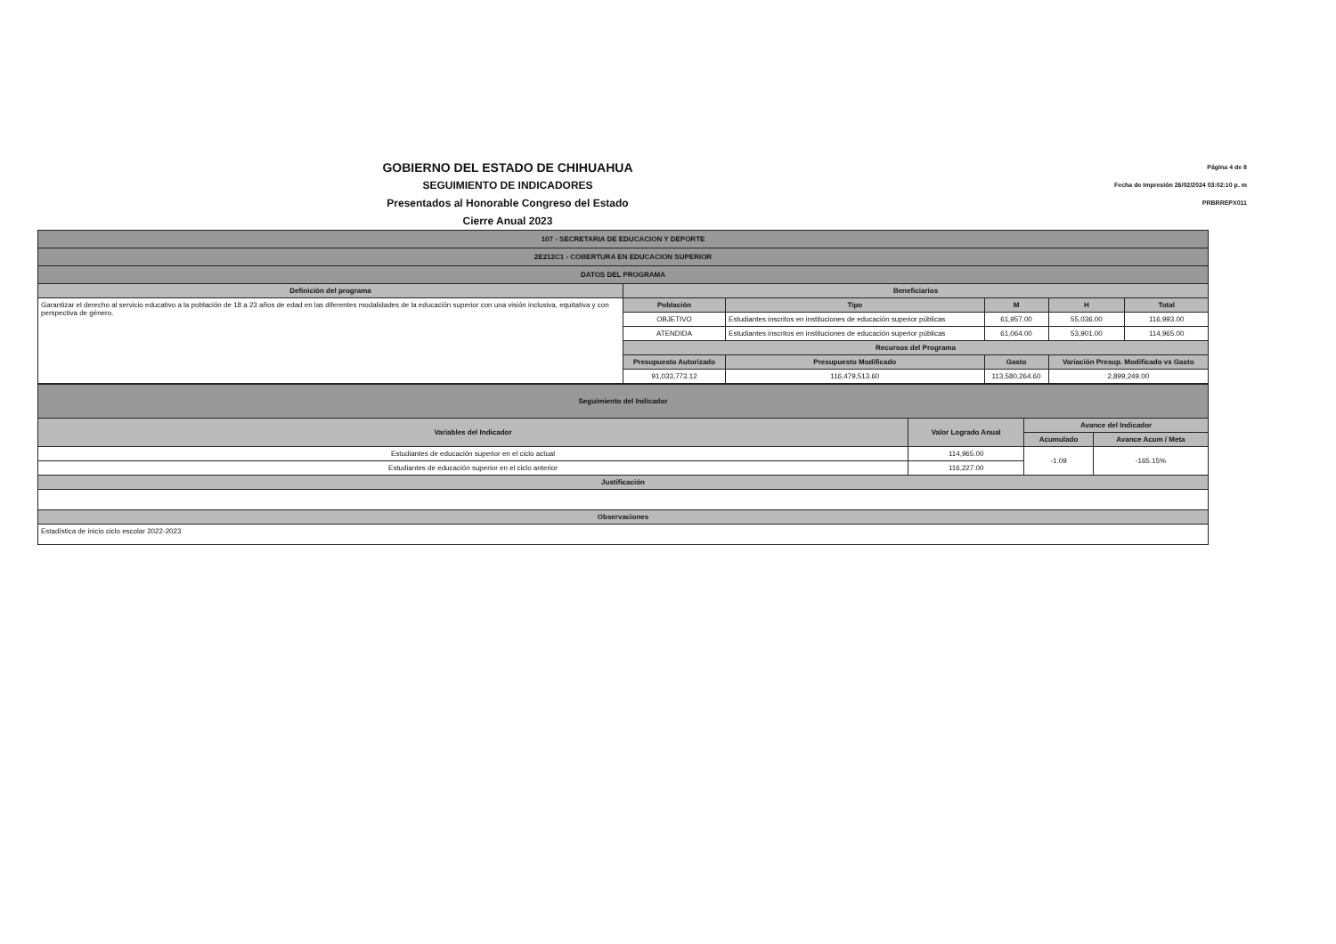GOBIERNO DEL ESTADO DE CHIHUAHUA
SEGUIMIENTO DE INDICADORES
Presentados al Honorable Congreso del Estado
Cierre Anual 2023
Página 4 de 8
Fecha de Impresión 26/02/2024 03:02:10 p. m
PRBRREPX011
| 107 - SECRETARIA DE EDUCACION Y DEPORTE | | | | | |
| 2E212C1 - COBERTURA EN EDUCACION SUPERIOR | | | | | |
| DATOS DEL PROGRAMA | | | | | |
| Definición del programa | Beneficiarios | | | | |
| Garantizar el derecho al servicio educativo a la población de 18 a 23 años de edad en las diferentes modalidades de la educación superior con una visión inclusiva, equitativa y con perspectiva de género. | Población | Tipo | M | H | Total |
| | OBJETIVO | Estudiantes inscritos en instituciones de educación superior públicas | 61,957.00 | 55,036.00 | 116,993.00 |
| | ATENDIDA | Estudiantes inscritos en instituciones de educación superior públicas | 61,064.00 | 53,901.00 | 114,965.00 |
| | Recursos del Programa | | | | |
| | Presupuesto Autorizado | Presupuesto Modificado | Gasto | Variación Presup. Modificado vs Gasto | |
| | 91,033,773.12 | 116,479,513.60 | 113,580,264.60 | 2,899,249.00 | |
| Seguimiento del Indicador | | | |
| Variables del Indicador | Valor Logrado Anual | Avance del Indicador | |
| | | Acumulado | Avance Acum / Meta |
| Estudiantes de educación superior en el ciclo actual | 114,965.00 | -1.09 | -165.15% |
| Estudiantes de educación superior en el ciclo anterior | 116,227.00 | | |
| Justificación | | | |
| Observaciones | | | |
| Estadística de inicio ciclo escolar 2022-2023 | | | |